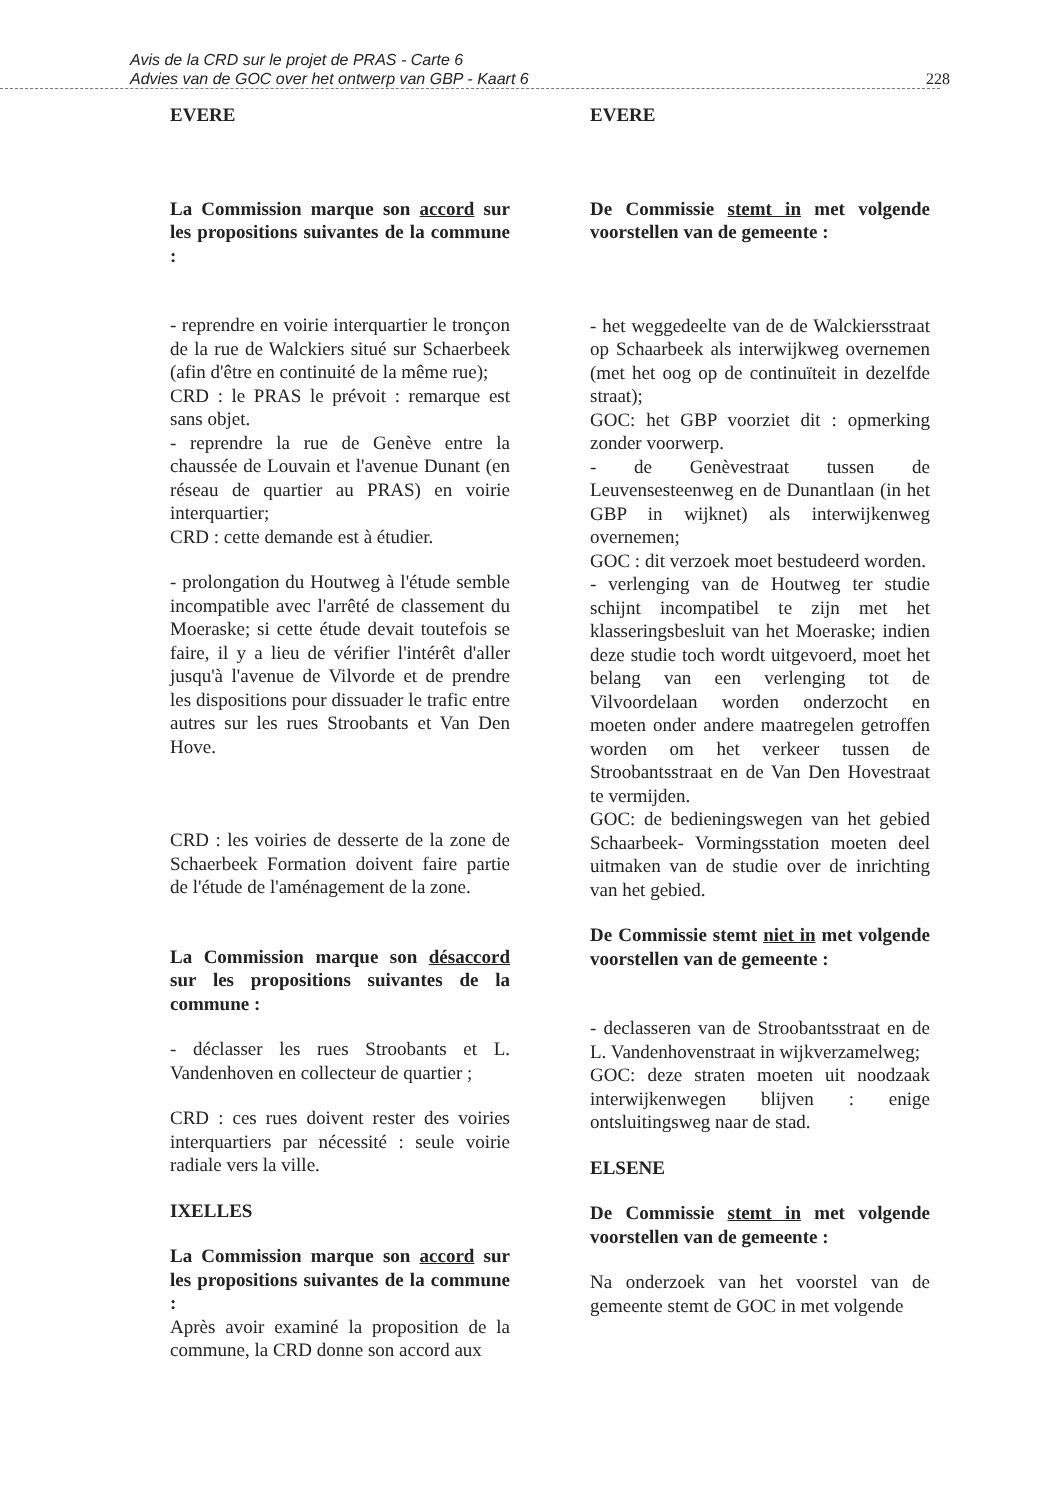Avis de la CRD sur le projet de PRAS - Carte 6
Advies van de GOC over het ontwerp van GBP - Kaart 6
228
EVERE
La Commission marque son accord sur les propositions suivantes de la commune :
- reprendre en voirie interquartier le tronçon de la rue de Walckiers situé sur Schaerbeek (afin d'être en continuité de la même rue);
CRD : le PRAS le prévoit : remarque est sans objet.
- reprendre la rue de Genève entre la chaussée de Louvain et l'avenue Dunant (en réseau de quartier au PRAS) en voirie interquartier;
CRD : cette demande est à étudier.
- prolongation du Houtweg à l'étude semble incompatible avec l'arrêté de classement du Moeraske; si cette étude devait toutefois se faire, il y a lieu de vérifier l'intérêt d'aller jusqu'à l'avenue de Vilvorde et de prendre les dispositions pour dissuader le trafic entre autres sur les rues Stroobants et Van Den Hove.
CRD : les voiries de desserte de la zone de Schaerbeek Formation doivent faire partie de l'étude de l'aménagement de la zone.
La Commission marque son désaccord sur les propositions suivantes de la commune :
- déclasser les rues Stroobants et L. Vandenhoven en collecteur de quartier ;
CRD : ces rues doivent rester des voiries interquartiers par nécessité : seule voirie radiale vers la ville.
IXELLES
La Commission marque son accord sur les propositions suivantes de la commune :
Après avoir examiné la proposition de la commune, la CRD donne son accord aux
EVERE
De Commissie stemt in met volgende voorstellen van de gemeente :
- het weggedeelte van de de Walckiersstraat op Schaarbeek als interwijkweg overnemen (met het oog op de continuïteit in dezelfde straat);
GOC: het GBP voorziet dit : opmerking zonder voorwerp.
- de Genèvestraat tussen de Leuvensesteenweg en de Dunantlaan (in het GBP in wijknet) als interwijkenweg overnemen;
GOC : dit verzoek moet bestudeerd worden.
- verlenging van de Houtweg ter studie schijnt incompatibel te zijn met het klasseringsbesluit van het Moeraske; indien deze studie toch wordt uitgevoerd, moet het belang van een verlenging tot de Vilvoordelaan worden onderzocht en moeten onder andere maatregelen getroffen worden om het verkeer tussen de Stroobantsstraat en de Van Den Hovestraat te vermijden.
GOC: de bedieningswegen van het gebied Schaarbeek- Vormingsstation moeten deel uitmaken van de studie over de inrichting van het gebied.
De Commissie stemt niet in met volgende voorstellen van de gemeente :
- declasseren van de Stroobantsstraat en de L. Vandenhovenstraat in wijkverzamelweg;
GOC: deze straten moeten uit noodzaak interwijkenwegen blijven : enige ontsluitingsweg naar de stad.
ELSENE
De Commissie stemt in met volgende voorstellen van de gemeente :
Na onderzoek van het voorstel van de gemeente stemt de GOC in met volgende